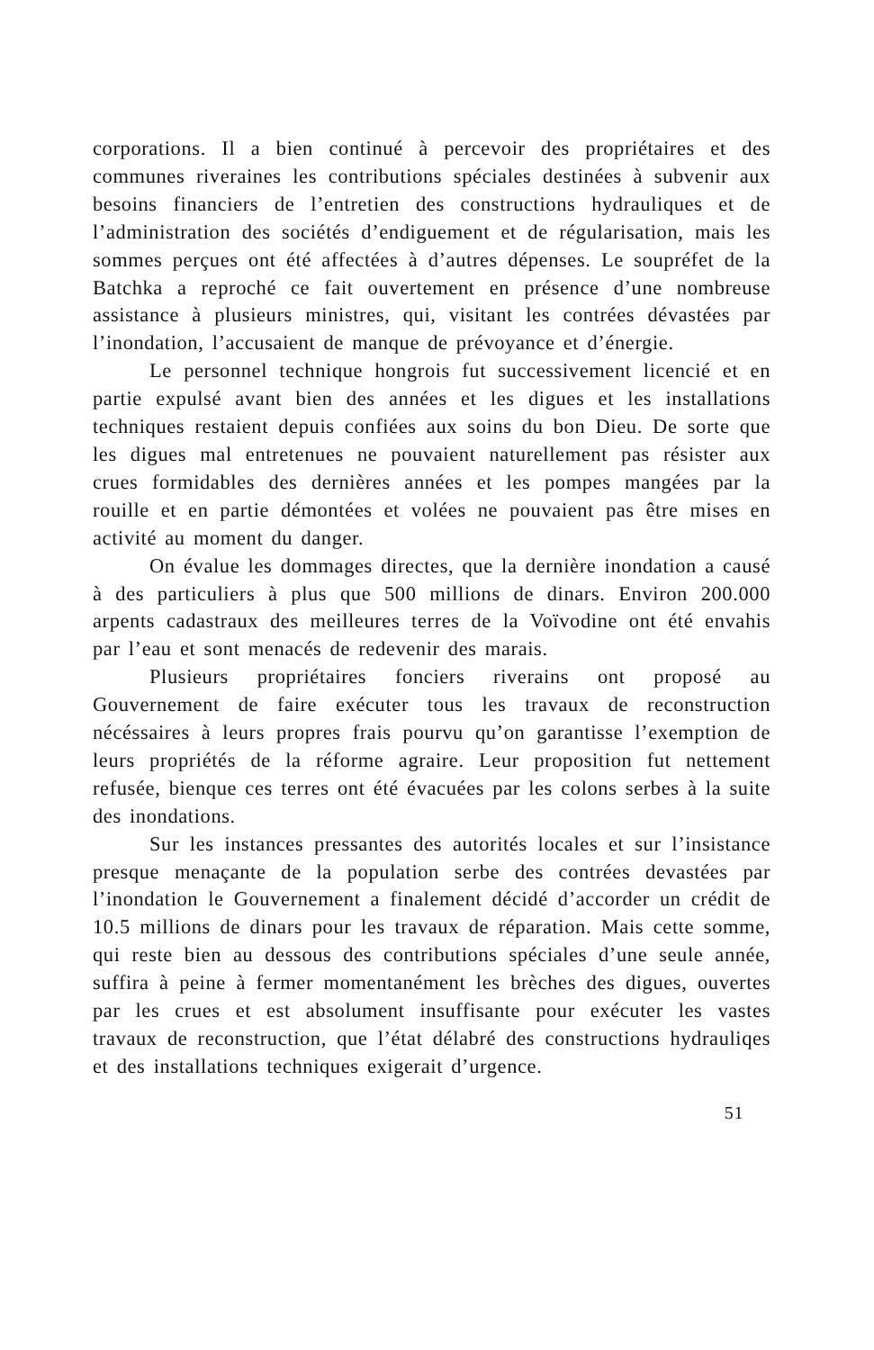corporations. Il a bien continué à percevoir des propriétaires et des communes riveraines les contributions spéciales destinées à subvenir aux besoins financiers de l’entretien des constructions hydrauliques et de l’administration des sociétés d’endiguement et de régularisation, mais les sommes perçues ont été affectées à d’autres dépenses. Le soupréfet de la Batchka a reproché ce fait ouvertement en présence d’une nombreuse assistance à plusieurs ministres, qui, visitant les contrées dévastées par l’inondation, l’accusaient de manque de prévoyance et d’énergie.
Le personnel technique hongrois fut successivement licencié et en partie expulsé avant bien des années et les digues et les installations techniques restaient depuis confiées aux soins du bon Dieu. De sorte que les digues mal entretenues ne pouvaient naturellement pas résister aux crues formidables des dernières années et les pompes mangées par la rouille et en partie démontées et volées ne pouvaient pas être mises en activité au moment du danger.
On évalue les dommages directes, que la dernière inondation a causé à des particuliers à plus que 500 millions de dinars. Environ 200.000 arpents cadastraux des meilleures terres de la Voïvodine ont été envahis par l’eau et sont menacés de redevenir des marais.
Plusieurs propriétaires fonciers riverains ont proposé au Gouvernement de faire exécuter tous les travaux de reconstruction nécéssaires à leurs propres frais pourvu qu’on garantisse l’exemption de leurs propriétés de la réforme agraire. Leur proposition fut nettement refusée, bienque ces terres ont été évacuées par les colons serbes à la suite des inondations.
Sur les instances pressantes des autorités locales et sur l’insistance presque menaçante de la population serbe des contrées devastées par l’inondation le Gouvernement a finalement décidé d’accorder un crédit de 10.5 millions de dinars pour les travaux de réparation. Mais cette somme, qui reste bien au dessous des contributions spéciales d’une seule année, suffira à peine à fermer momentanément les brèches des digues, ouvertes par les crues et est absolument insuffisante pour exécuter les vastes travaux de reconstruction, que l’état délabré des constructions hydrauliqes et des installations techniques exigerait d’urgence.
51